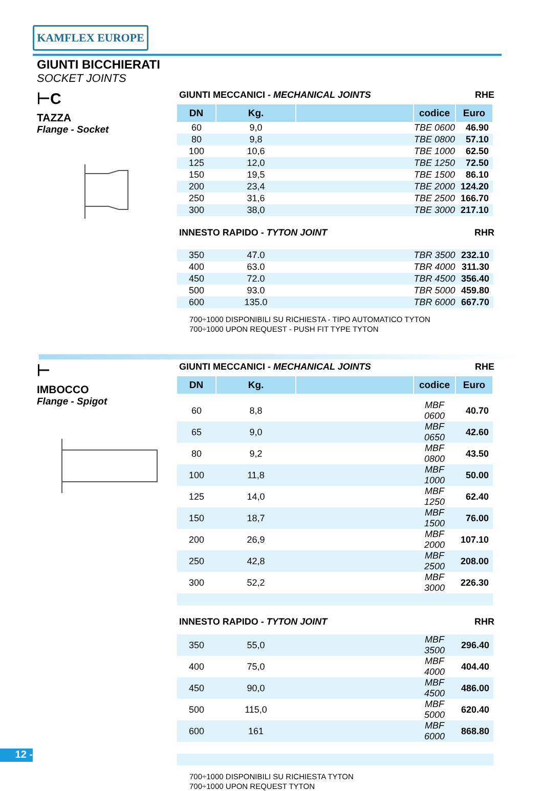KAMFLEX EUROPE
GIUNTI BICCHIERATI
SOCKET JOINTS
⊢C
TAZZA
Flange - Socket
GIUNTI MECCANICI - MECHANICAL JOINTS RHE
| DN | Kg. | | codice | Euro |
| --- | --- | --- | --- | --- |
| 60 | 9,0 | | TBE 0600 | 46.90 |
| 80 | 9,8 | | TBE 0800 | 57.10 |
| 100 | 10,6 | | TBE 1000 | 62.50 |
| 125 | 12,0 | | TBE 1250 | 72.50 |
| 150 | 19,5 | | TBE 1500 | 86.10 |
| 200 | 23,4 | | TBE 2000 | 124.20 |
| 250 | 31,6 | | TBE 2500 | 166.70 |
| 300 | 38,0 | | TBE 3000 | 217.10 |
INNESTO RAPIDO - TYTON JOINT RHR
| 350 | 47.0 | | TBR 3500 | 232.10 |
| 400 | 63.0 | | TBR 4000 | 311.30 |
| 450 | 72.0 | | TBR 4500 | 356.40 |
| 500 | 93.0 | | TBR 5000 | 459.80 |
| 600 | 135.0 | | TBR 6000 | 667.70 |
700÷1000 DISPONIBILI SU RICHIESTA - TIPO AUTOMATICO TYTON
700÷1000 UPON REQUEST - PUSH FIT TYPE TYTON
⊢
IMBOCCO
Flange - Spigot
GIUNTI MECCANICI - MECHANICAL JOINTS RHE
| DN | Kg. | | codice | Euro |
| --- | --- | --- | --- | --- |
| 60 | 8,8 | | MBF 0600 | 40.70 |
| 65 | 9,0 | | MBF 0650 | 42.60 |
| 80 | 9,2 | | MBF 0800 | 43.50 |
| 100 | 11,8 | | MBF 1000 | 50.00 |
| 125 | 14,0 | | MBF 1250 | 62.40 |
| 150 | 18,7 | | MBF 1500 | 76.00 |
| 200 | 26,9 | | MBF 2000 | 107.10 |
| 250 | 42,8 | | MBF 2500 | 208.00 |
| 300 | 52,2 | | MBF 3000 | 226.30 |
INNESTO RAPIDO - TYTON JOINT RHR
| 350 | 55,0 | | MBF 3500 | 296.40 |
| 400 | 75,0 | | MBF 4000 | 404.40 |
| 450 | 90,0 | | MBF 4500 | 486.00 |
| 500 | 115,0 | | MBF 5000 | 620.40 |
| 600 | 161 | | MBF 6000 | 868.80 |
700÷1000 DISPONIBILI SU RICHIESTA TYTON
700÷1000 UPON REQUEST TYTON
12 -